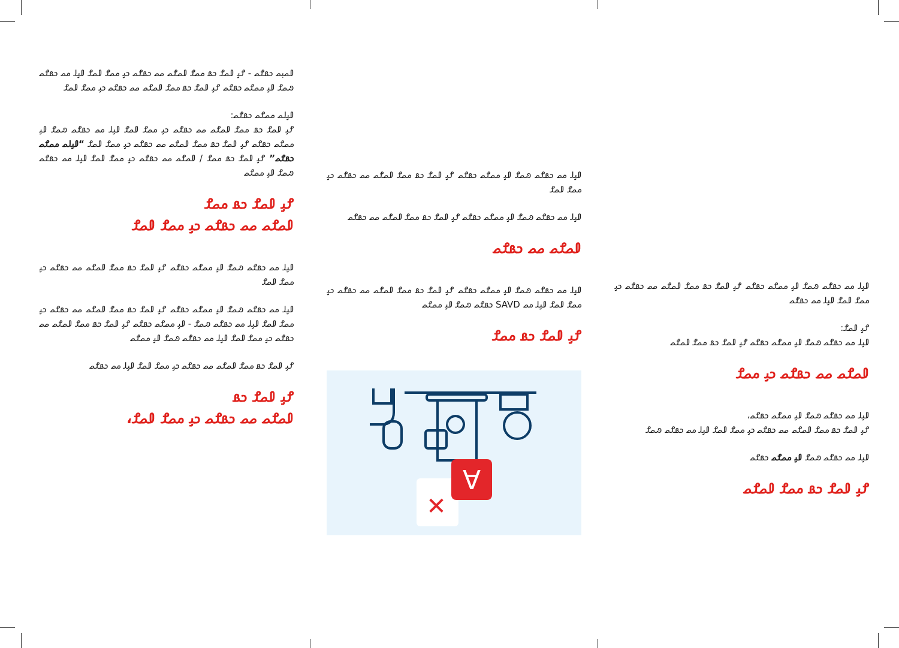𐴀𐴝𐴙𐴝 𐴊𐴡𐴌𐴝 - 𐴌𐴞 𐴀𐴝𐴌 𐴊𐴡 𐴔𐴝𐴌 𐴀𐴝𐴌𐴝 𐴝𐴝 𐴊𐴡𐴌𐴝 𐴊𐴞 𐴔𐴝𐴌 𐴀𐴝𐴌 𐴀𐴞𐴓 𐴔𐴝 𐴊𐴡𐴌𐴝 𐴐𐴝𐴌 𐴀𐴞 𐴔𐴝𐴌𐴝 𐴊𐴡𐴌𐴝 𐴌𐴞 𐴀𐴝𐴌 𐴊𐴡 𐴔𐴝𐴌 𐴀𐴝𐴌𐴝 𐴝𐴝 𐴊𐴡𐴌𐴝 𐴊𐴞 𐴔𐴝𐴌 𐴀𐴝𐴌
𐴀𐴞𐴓𐴝 𐴔𐴝𐴌𐴝 𐴊𐴡𐴌𐴝:
𐴌𐴞 𐴀𐴝𐴌 𐴊𐴡 𐴔𐴝𐴌 𐴀𐴝𐴌𐴝 𐴝𐴝 𐴊𐴡𐴌𐴝 𐴊𐴞 𐴔𐴝𐴌 𐴀𐴝𐴌 𐴀𐴞𐴓 𐴔𐴝 𐴊𐴡𐴌𐴝 𐴐𐴝𐴌 𐴀𐴞 𐴔𐴝𐴌𐴝 𐴊𐴡𐴌𐴝 𐴌𐴞 𐴀𐴝𐴌 𐴊𐴡 𐴔𐴝𐴌 𐴀𐴝𐴌𐴝 𐴝𐴝 𐴊𐴡𐴌𐴝 𐴊𐴞 𐴔𐴝𐴌 𐴀𐴝𐴌 “𐴀𐴞𐴓𐴝 𐴔𐴝𐴌𐴝 𐴊𐴡𐴌𐴝” 𐴌𐴞 𐴀𐴝𐴌 𐴊𐴡 𐴔𐴝𐴌 / 𐴀𐴝𐴌𐴝 𐴝𐴝 𐴊𐴡𐴌𐴝 𐴊𐴞 𐴔𐴝𐴌 𐴀𐴝𐴌 𐴀𐴞𐴓 𐴔𐴝 𐴊𐴡𐴌𐴝 𐴐𐴝𐴌 𐴀𐴞 𐴔𐴝𐴌𐴝
𐴌𐴞 𐴀𐴝𐴌 𐴊𐴡 𐴔𐴝𐴌
𐴀𐴝𐴌𐴝 𐴝𐴝 𐴊𐴡𐴌𐴝 𐴊𐴞 𐴔𐴝𐴌 𐴀𐴝𐴌
𐴀𐴞𐴓 𐴔𐴝 𐴊𐴡𐴌𐴝 𐴐𐴝𐴌 𐴀𐴞 𐴔𐴝𐴌𐴝 𐴊𐴡𐴌𐴝 𐴌𐴞 𐴀𐴝𐴌 𐴊𐴡 𐴔𐴝𐴌 𐴀𐴝𐴌𐴝 𐴝𐴝 𐴊𐴡𐴌𐴝 𐴊𐴞 𐴔𐴝𐴌 𐴀𐴝𐴌
𐴀𐴞𐴓 𐴔𐴝 𐴊𐴡𐴌𐴝 𐴐𐴝𐴌 𐴀𐴞 𐴔𐴝𐴌𐴝 𐴊𐴡𐴌𐴝 𐴌𐴞 𐴀𐴝𐴌 𐴊𐴡 𐴔𐴝𐴌 𐴀𐴝𐴌𐴝 𐴝𐴝 𐴊𐴡𐴌𐴝 𐴊𐴞 𐴔𐴝𐴌 𐴀𐴝𐴌 𐴀𐴞𐴓 𐴔𐴝 𐴊𐴡𐴌𐴝 𐴐𐴝𐴌 - 𐴀𐴞 𐴔𐴝𐴌𐴝 𐴊𐴡𐴌𐴝 𐴌𐴞 𐴀𐴝𐴌 𐴊𐴡 𐴔𐴝𐴌 𐴀𐴝𐴌𐴝 𐴝𐴝 𐴊𐴡𐴌𐴝 𐴊𐴞 𐴔𐴝𐴌 𐴀𐴝𐴌 𐴀𐴞𐴓 𐴔𐴝 𐴊𐴡𐴌𐴝 𐴐𐴝𐴌 𐴀𐴞 𐴔𐴝𐴌𐴝
𐴌𐴞 𐴀𐴝𐴌 𐴊𐴡 𐴔𐴝𐴌 𐴀𐴝𐴌𐴝 𐴝𐴝 𐴊𐴡𐴌𐴝 𐴊𐴞 𐴔𐴝𐴌 𐴀𐴝𐴌 𐴀𐴞𐴓 𐴔𐴝 𐴊𐴡𐴌𐴝
𐴌𐴞 𐴀𐴝𐴌 𐴊𐴡
𐴀𐴝𐴌𐴝 𐴝𐴝 𐴊𐴡𐴌𐴝 𐴊𐴞 𐴔𐴝𐴌 𐴀𐴝𐴌،
𐴀𐴞𐴓 𐴔𐴝 𐴊𐴡𐴌𐴝 𐴐𐴝𐴌 𐴀𐴞 𐴔𐴝𐴌𐴝 𐴊𐴡𐴌𐴝 𐴌𐴞 𐴀𐴝𐴌 𐴊𐴡 𐴔𐴝𐴌 𐴀𐴝𐴌𐴝 𐴝𐴝 𐴊𐴡𐴌𐴝 𐴊𐴞 𐴔𐴝𐴌 𐴀𐴝𐴌
𐴀𐴞𐴓 𐴔𐴝 𐴊𐴡𐴌𐴝 𐴐𐴝𐴌 𐴀𐴞 𐴔𐴝𐴌𐴝 𐴊𐴡𐴌𐴝 𐴌𐴞 𐴀𐴝𐴌 𐴊𐴡 𐴔𐴝𐴌 𐴀𐴝𐴌𐴝 𐴝𐴝 𐴊𐴡𐴌𐴝
𐴀𐴝𐴌𐴝 𐴝𐴝 𐴊𐴡𐴌𐴝
𐴀𐴞𐴓 𐴔𐴝 𐴊𐴡𐴌𐴝 𐴐𐴝𐴌 𐴀𐴞 𐴔𐴝𐴌𐴝 𐴊𐴡𐴌𐴝 𐴌𐴞 𐴀𐴝𐴌 𐴊𐴡 𐴔𐴝𐴌 𐴀𐴝𐴌𐴝 𐴝𐴝 𐴊𐴡𐴌𐴝 𐴊𐴞 𐴔𐴝𐴌 𐴀𐴝𐴌 𐴀𐴞𐴓 𐴔𐴝 SAVD 𐴊𐴡𐴌𐴝 𐴐𐴝𐴌 𐴀𐴞 𐴔𐴝𐴌𐴝
𐴌𐴞 𐴀𐴝𐴌 𐴊𐴡 𐴔𐴝𐴌
∀
✕
𐴀𐴞𐴓 𐴔𐴝 𐴊𐴡𐴌𐴝 𐴐𐴝𐴌 𐴀𐴞 𐴔𐴝𐴌𐴝 𐴊𐴡𐴌𐴝 𐴌𐴞 𐴀𐴝𐴌 𐴊𐴡 𐴔𐴝𐴌 𐴀𐴝𐴌𐴝 𐴝𐴝 𐴊𐴡𐴌𐴝 𐴊𐴞 𐴔𐴝𐴌 𐴀𐴝𐴌 𐴀𐴞𐴓 𐴔𐴝 𐴊𐴡𐴌𐴝
𐴌𐴞 𐴀𐴝𐴌:
𐴀𐴞𐴓 𐴔𐴝 𐴊𐴡𐴌𐴝 𐴐𐴝𐴌 𐴀𐴞 𐴔𐴝𐴌𐴝 𐴊𐴡𐴌𐴝 𐴌𐴞 𐴀𐴝𐴌 𐴊𐴡 𐴔𐴝𐴌 𐴀𐴝𐴌𐴝
𐴀𐴝𐴌𐴝 𐴝𐴝 𐴊𐴡𐴌𐴝 𐴊𐴞 𐴔𐴝𐴌
𐴀𐴞𐴓 𐴔𐴝 𐴊𐴡𐴌𐴝 𐴐𐴝𐴌 𐴀𐴞 𐴔𐴝𐴌𐴝 𐴊𐴡𐴌𐴝،
𐴌𐴞 𐴀𐴝𐴌 𐴊𐴡 𐴔𐴝𐴌 𐴀𐴝𐴌𐴝 𐴝𐴝 𐴊𐴡𐴌𐴝 𐴊𐴞 𐴔𐴝𐴌 𐴀𐴝𐴌 𐴀𐴞𐴓 𐴔𐴝 𐴊𐴡𐴌𐴝 𐴐𐴝𐴌
𐴀𐴞𐴓 𐴔𐴝 𐴊𐴡𐴌𐴝 𐴐𐴝𐴌 𐴀𐴞 𐴔𐴝𐴌𐴝 𐴊𐴡𐴌𐴝
𐴌𐴞 𐴀𐴝𐴌 𐴊𐴡 𐴔𐴝𐴌 𐴀𐴝𐴌𐴝